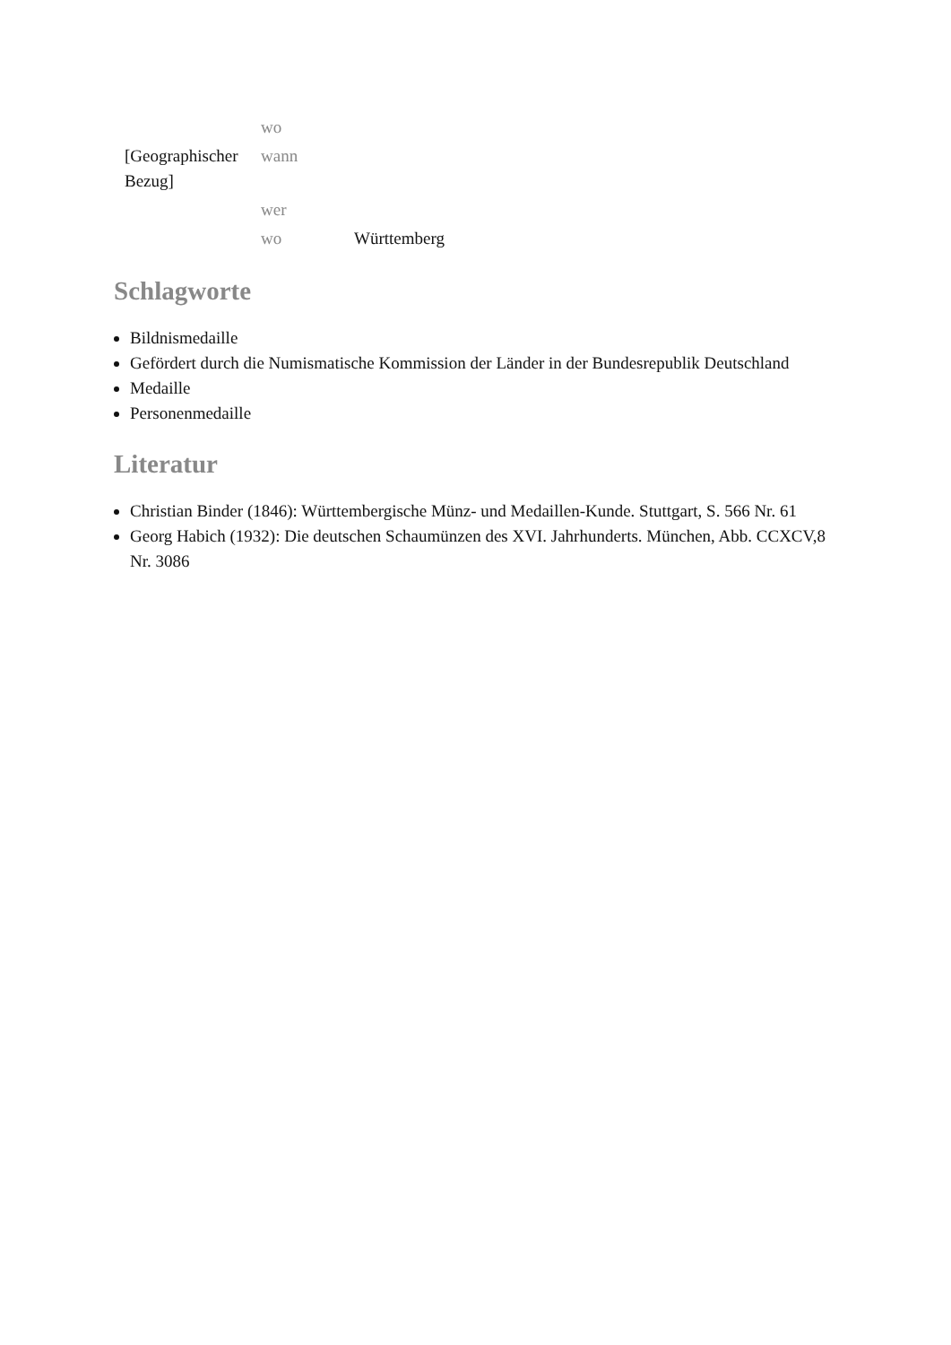| | wo | |
| [Geographischer Bezug] | wann | |
| | wer | |
| | wo | Württemberg |
Schlagworte
Bildnismedaille
Gefördert durch die Numismatische Kommission der Länder in der Bundesrepublik Deutschland
Medaille
Personenmedaille
Literatur
Christian Binder (1846): Württembergische Münz- und Medaillen-Kunde. Stuttgart, S. 566 Nr. 61
Georg Habich (1932): Die deutschen Schaumünzen des XVI. Jahrhunderts. München, Abb. CCXCV,8 Nr. 3086